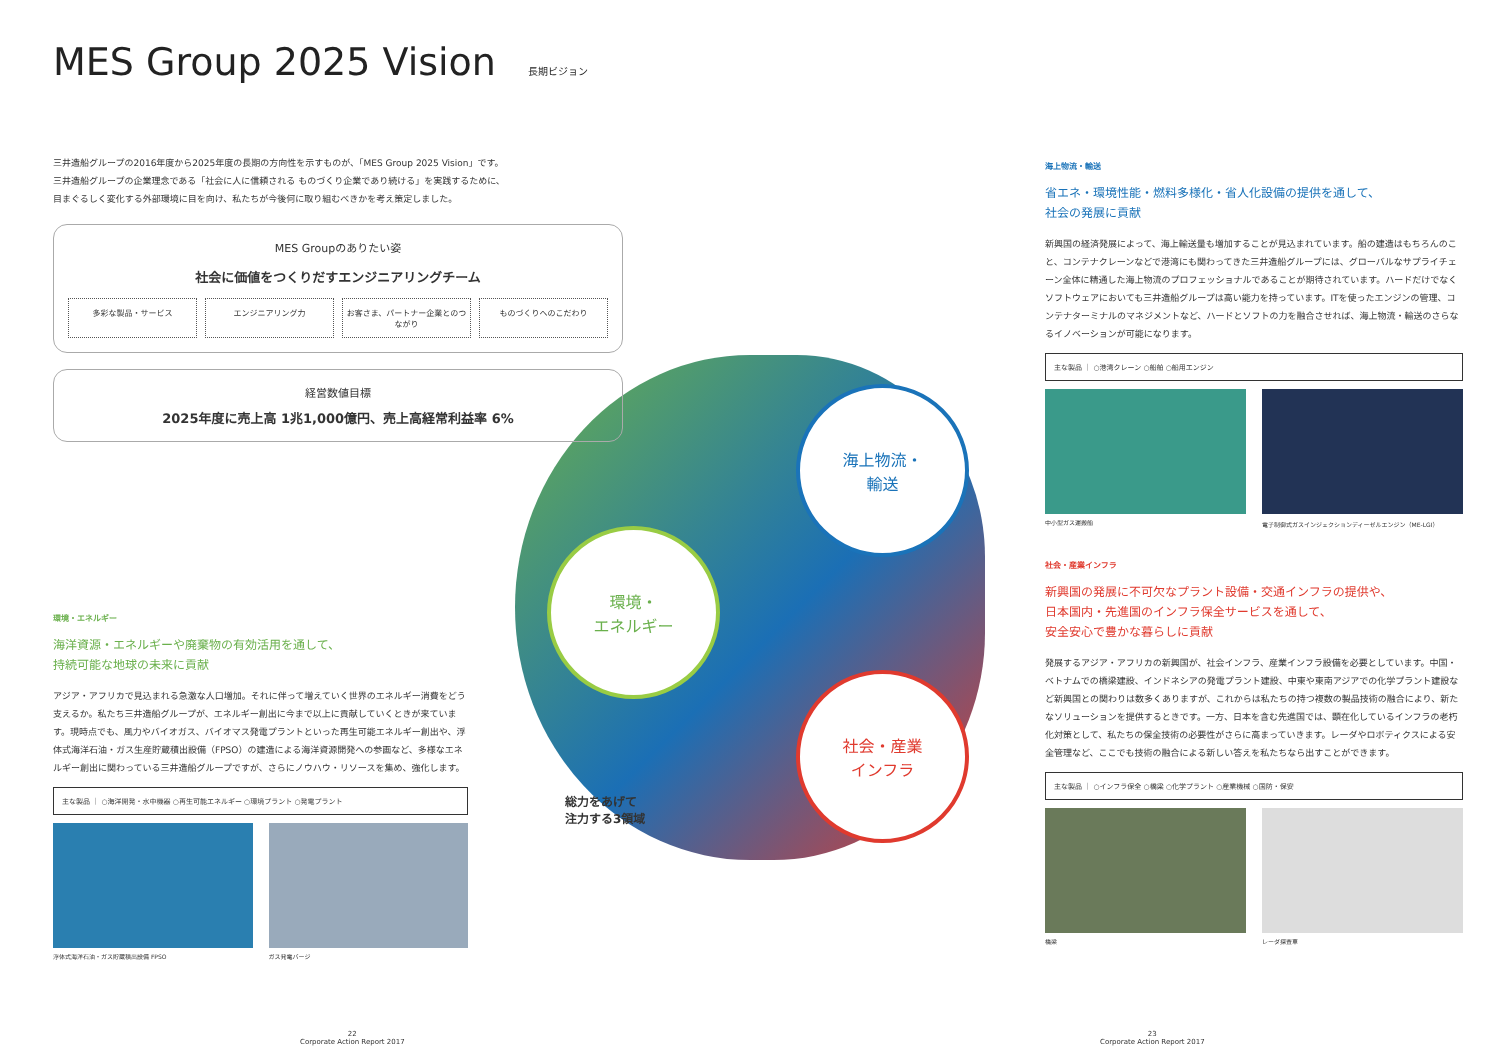海上物流・
輸送
環境・
エネルギー
社会・産業
インフラ
総力をあげて
注力する3領域
MES Group 2025 Vision 長期ビジョン
三井造船グループの2016年度から2025年度の長期の方向性を示すものが、「MES Group 2025 Vision」です。
三井造船グループの企業理念である「社会に人に信頼される ものづくり企業であり続ける」を実践するために、
目まぐるしく変化する外部環境に目を向け、私たちが今後何に取り組むべきかを考え策定しました。
MES Groupのありたい姿
社会に価値をつくりだすエンジニアリングチーム
多彩な製品・サービス エンジニアリング力 お客さま、パートナー企業とのつながり ものづくりへのこだわり
経営数値目標
2025年度に売上高 1兆1,000億円、売上高経常利益率 6%
環境・エネルギー
海洋資源・エネルギーや廃棄物の有効活用を通して、
持続可能な地球の未来に貢献
アジア・アフリカで見込まれる急激な人口増加。それに伴って増えていく世界のエネルギー消費をどう支えるか。私たち三井造船グループが、エネルギー創出に今まで以上に貢献していくときが来ています。現時点でも、風力やバイオガス、バイオマス発電プラントといった再生可能エネルギー創出や、浮体式海洋石油・ガス生産貯蔵積出設備（FPSO）の建造による海洋資源開発への参画など、多様なエネルギー創出に関わっている三井造船グループですが、さらにノウハウ・リソースを集め、強化します。
主な製品 ｜ ○海洋開発・水中機器 ○再生可能エネルギー ○環境プラント ○発電プラント
浮体式海洋石油・ガス貯蔵積出設備 FPSO
ガス発電バージ
22
Corporate Action Report 2017
海上物流・輸送
省エネ・環境性能・燃料多様化・省人化設備の提供を通して、
社会の発展に貢献
新興国の経済発展によって、海上輸送量も増加することが見込まれています。船の建造はもちろんのこと、コンテナクレーンなどで港湾にも関わってきた三井造船グループには、グローバルなサプライチェーン全体に精通した海上物流のプロフェッショナルであることが期待されています。ハードだけでなくソフトウェアにおいても三井造船グループは高い能力を持っています。ITを使ったエンジンの管理、コンテナターミナルのマネジメントなど、ハードとソフトの力を融合させれば、海上物流・輸送のさらなるイノベーションが可能になります。
主な製品 ｜ ○港湾クレーン ○船舶 ○船用エンジン
中小型ガス運搬船 電子制御式ガスインジェクションディーゼルエンジン（ME-LGI）
社会・産業インフラ
新興国の発展に不可欠なプラント設備・交通インフラの提供や、
日本国内・先進国のインフラ保全サービスを通して、
安全安心で豊かな暮らしに貢献
発展するアジア・アフリカの新興国が、社会インフラ、産業インフラ設備を必要としています。中国・ベトナムでの橋梁建設、インドネシアの発電プラント建設、中東や東南アジアでの化学プラント建設など新興国との関わりは数多くありますが、これからは私たちの持つ複数の製品技術の融合により、新たなソリューションを提供するときです。一方、日本を含む先進国では、顕在化しているインフラの老朽化対策として、私たちの保全技術の必要性がさらに高まっていきます。レーダやロボティクスによる安全管理など、ここでも技術の融合による新しい答えを私たちなら出すことができます。
主な製品 ｜ ○インフラ保全 ○橋梁 ○化学プラント ○産業機械 ○国防・保安
橋梁 レーダ探査車
23
Corporate Action Report 2017